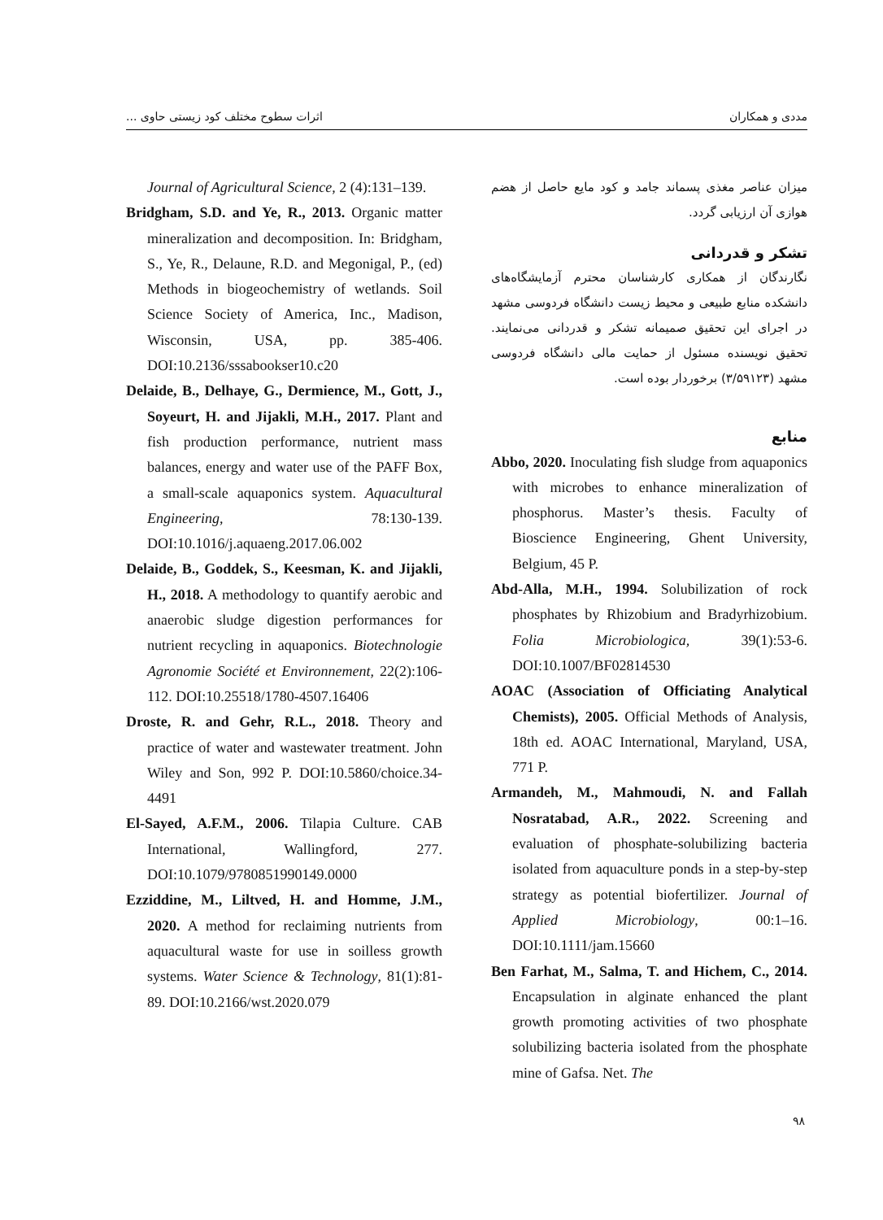مددی و همکاران اثرات سطوح مختلف کود زیستی حاوی ...
میزان عناصر مغذی پسماند جامد و کود مایع حاصل از هضم هوازی آن ارزیابی گردد.
تشکر و قدردانی
نگارندگان از همکاری کارشناسان محترم آزمایشگاه‌های دانشکده منابع طبیعی و محیط زیست دانشگاه فردوسی مشهد در اجرای این تحقیق صمیمانه تشکر و قدردانی می‌نمایند. تحقیق نویسنده مسئول از حمایت مالی دانشگاه فردوسی مشهد (۳/۵۹۱۲۳) برخوردار بوده است.
منابع
Abbo, 2020. Inoculating fish sludge from aquaponics with microbes to enhance mineralization of phosphorus. Master’s thesis. Faculty of Bioscience Engineering, Ghent University, Belgium, 45 P.
Abd-Alla, M.H., 1994. Solubilization of rock phosphates by Rhizobium and Bradyrhizobium. Folia Microbiologica, 39(1):53-6. DOI:10.1007/BF02814530
AOAC (Association of Officiating Analytical Chemists), 2005. Official Methods of Analysis, 18th ed. AOAC International, Maryland, USA, 771 P.
Armandeh, M., Mahmoudi, N. and Fallah Nosratabad, A.R., 2022. Screening and evaluation of phosphate-solubilizing bacteria isolated from aquaculture ponds in a step-by-step strategy as potential biofertilizer. Journal of Applied Microbiology, 00:1–16. DOI:10.1111/jam.15660
Ben Farhat, M., Salma, T. and Hichem, C., 2014. Encapsulation in alginate enhanced the plant growth promoting activities of two phosphate solubilizing bacteria isolated from the phosphate mine of Gafsa. Net. The
Journal of Agricultural Science, 2 (4):131–139.
Bridgham, S.D. and Ye, R., 2013. Organic matter mineralization and decomposition. In: Bridgham, S., Ye, R., Delaune, R.D. and Megonigal, P., (ed) Methods in biogeochemistry of wetlands. Soil Science Society of America, Inc., Madison, Wisconsin, USA, pp. 385-406. DOI:10.2136/sssabookser10.c20
Delaide, B., Delhaye, G., Dermience, M., Gott, J., Soyeurt, H. and Jijakli, M.H., 2017. Plant and fish production performance, nutrient mass balances, energy and water use of the PAFF Box, a small-scale aquaponics system. Aquacultural Engineering, 78:130-139. DOI:10.1016/j.aquaeng.2017.06.002
Delaide, B., Goddek, S., Keesman, K. and Jijakli, H., 2018. A methodology to quantify aerobic and anaerobic sludge digestion performances for nutrient recycling in aquaponics. Biotechnologie Agronomie Société et Environnement, 22(2):106-112. DOI:10.25518/1780-4507.16406
Droste, R. and Gehr, R.L., 2018. Theory and practice of water and wastewater treatment. John Wiley and Son, 992 P. DOI:10.5860/choice.34-4491
El-Sayed, A.F.M., 2006. Tilapia Culture. CAB International, Wallingford, 277. DOI:10.1079/9780851990149.0000
Ezziddine, M., Liltved, H. and Homme, J.M., 2020. A method for reclaiming nutrients from aquacultural waste for use in soilless growth systems. Water Science & Technology, 81(1):81-89. DOI:10.2166/wst.2020.079
۹۸